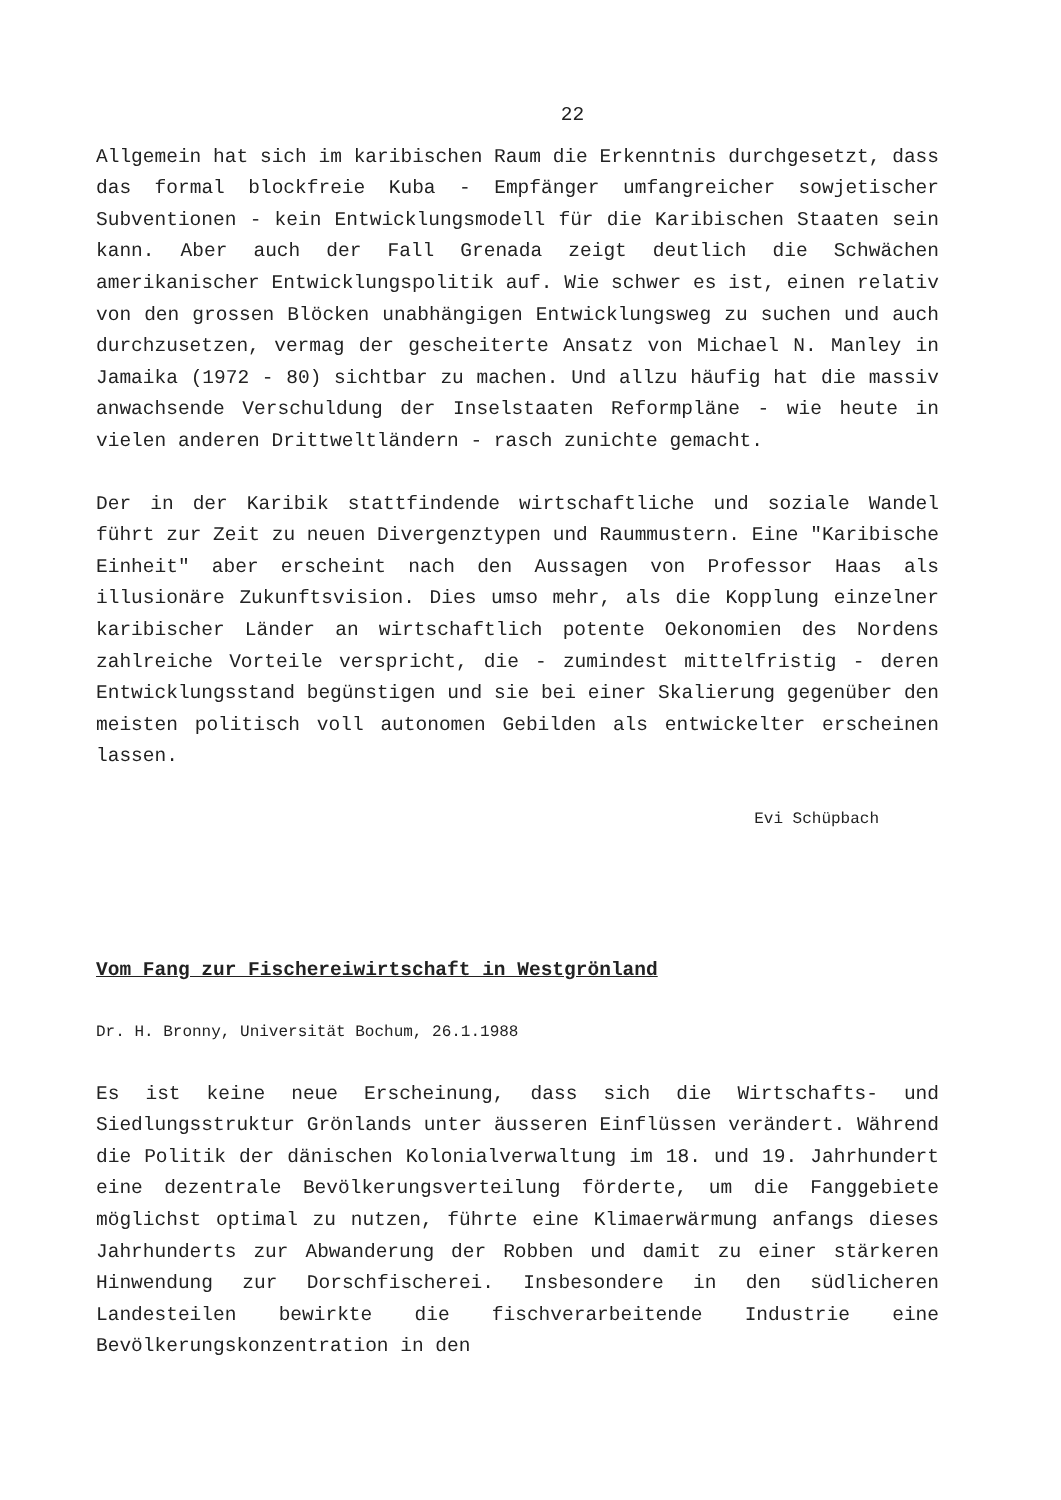22
Allgemein hat sich im karibischen Raum die Erkenntnis durchge­setzt, dass das formal blockfreie Kuba - Empfänger umfangreicher sowjetischer Subventionen - kein Entwicklungsmodell für die Kari­bischen Staaten sein kann. Aber auch der Fall Grenada zeigt deut­lich die Schwächen amerikanischer Entwicklungspolitik auf. Wie schwer es ist, einen relativ von den grossen Blöcken unabhängigen Entwicklungsweg zu suchen und auch durchzusetzen, vermag der gescheiterte Ansatz von Michael N. Manley in Jamaika (1972 - 80) sichtbar zu machen. Und allzu häufig hat die massiv anwachsende Verschuldung der Inselstaaten Reformpläne - wie heute in vielen anderen Drittweltländern - rasch zunichte gemacht.
Der in der Karibik stattfindende wirtschaftliche und soziale Wandel führt zur Zeit zu neuen Divergenztypen und Raummustern. Eine "Karibische Einheit" aber erscheint nach den Aussagen von Professor Haas als illusionäre Zukunftsvision. Dies umso mehr, als die Kopplung einzelner karibischer Länder an wirtschaftlich po­tente Oekonomien des Nordens zahlreiche Vorteile verspricht, die - zumindest mittelfristig - deren Entwicklungsstand begünstigen und sie bei einer Skalierung gegenüber den meisten politisch voll autonomen Gebilden als entwickelter erscheinen lassen.
Evi Schüpbach
Vom Fang zur Fischereiwirtschaft in Westgrönland
Dr. H. Bronny, Universität Bochum, 26.1.1988
Es ist keine neue Erscheinung, dass sich die Wirtschafts- und Siedlungsstruktur Grönlands unter äusseren Einflüssen verändert. Während die Politik der dänischen Kolonialverwaltung im 18. und 19. Jahrhundert eine dezentrale Bevölkerungsverteilung förderte, um die Fanggebiete möglichst optimal zu nutzen, führte eine Klima­erwärmung anfangs dieses Jahrhunderts zur Abwanderung der Robben und damit zu einer stärkeren Hinwendung zur Dorschfischerei. Insbesondere in den südlicheren Landesteilen bewirkte die fisch­verarbeitende Industrie eine Bevölkerungskonzentration in den